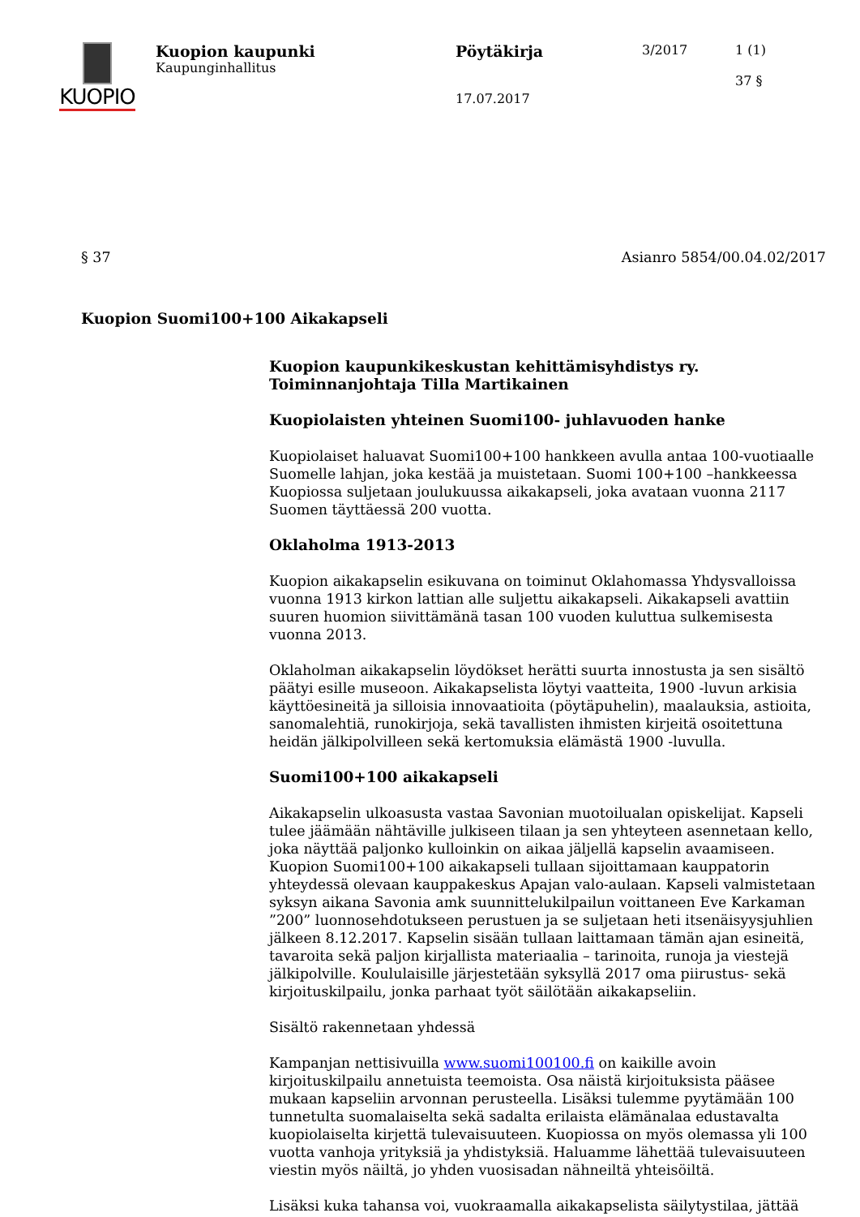KUOPIO
Kuopion kaupunki
Kaupunginhallitus
Pöytäkirja
17.07.2017
3/2017 1 (1)
37 §
§ 37 Asianro 5854/00.04.02/2017
Kuopion Suomi100+100 Aikakapseli
Kuopion kaupunkikeskustan kehittämisyhdistys ry.
Toiminnanjohtaja Tilla Martikainen
Kuopiolaisten yhteinen Suomi100- juhlavuoden hanke
Kuopiolaiset haluavat Suomi100+100 hankkeen avulla antaa 100-vuotiaalle Suomelle lahjan, joka kestää ja muistetaan. Suomi 100+100 –hankkeessa Kuopiossa suljetaan joulukuussa aikakapseli, joka avataan vuonna 2117 Suomen täyttäessä 200 vuotta.
Oklaholma 1913-2013
Kuopion aikakapselin esikuvana on toiminut Oklahomassa Yhdysvalloissa vuonna 1913 kirkon lattian alle suljettu aikakapseli. Aikakapseli avattiin suuren huomion siivittämänä tasan 100 vuoden kuluttua sulkemisesta vuonna 2013.
Oklaholman aikakapselin löydökset herätti suurta innostusta ja sen sisältö päätyi esille museoon. Aikakapselista löytyi vaatteita, 1900 -luvun arkisia käyttöesineitä ja silloisia innovaatioita (pöytäpuhelin), maalauksia, astioita, sanomalehtiä, runokirjoja, sekä tavallisten ihmisten kirjeitä osoitettuna heidän jälkipolvilleen sekä kertomuksia elämästä 1900 -luvulla.
Suomi100+100 aikakapseli
Aikakapselin ulkoasusta vastaa Savonian muotoilualan opiskelijat. Kapseli tulee jäämään nähtäville julkiseen tilaan ja sen yhteyteen asennetaan kello, joka näyttää paljonko kulloinkin on aikaa jäljellä kapselin avaamiseen. Kuopion Suomi100+100 aikakapseli tullaan sijoittamaan kauppatorin yhteydessä olevaan kauppakeskus Apajan valo-aulaan. Kapseli valmistetaan syksyn aikana Savonia amk suunnittelukilpailun voittaneen Eve Karkaman ”200” luonnosehdotukseen perustuen ja se suljetaan heti itsenäisyysjuhlien jälkeen 8.12.2017. Kapselin sisään tullaan laittamaan tämän ajan esineitä, tavaroita sekä paljon kirjallista materiaalia – tarinoita, runoja ja viestejä jälkipolville. Koululaisille järjestetään syksyllä 2017 oma piirustus- sekä kirjoituskilpailu, jonka parhaat työt säilötään aikakapseliin.
Sisältö rakennetaan yhdessä
Kampanjan nettisivuilla www.suomi100100.fi on kaikille avoin kirjoituskilpailu annetuista teemoista. Osa näistä kirjoituksista pääsee mukaan kapseliin arvonnan perusteella. Lisäksi tulemme pyytämään 100 tunnetulta suomalaiselta sekä sadalta erilaista elämänalaa edustavalta kuopiolaiselta kirjettä tulevaisuuteen. Kuopiossa on myös olemassa yli 100 vuotta vanhoja yrityksiä ja yhdistyksiä. Haluamme lähettää tulevaisuuteen viestin myös näiltä, jo yhden vuosisadan nähneiltä yhteisöiltä.
Lisäksi kuka tahansa voi, vuokraamalla aikakapselista säilytystilaa, jättää